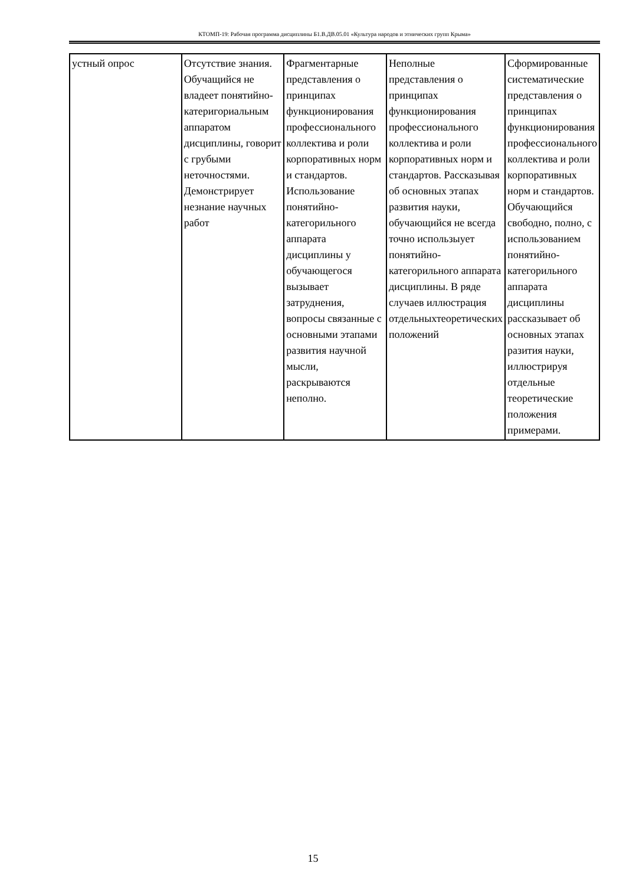КТОМП-19: Рабочая программа дисциплины Б1.В.ДВ.05.01 «Культура народов и этнических групп Крыма»
| устный опрос | Отсутствие знания. Обучащийся не владеет понятийно-катеригориальным аппаратом дисциплины, говорит с грубыми неточностями. Демонстрирует незнание научных работ | Фрагментарные представления о принципах функционирования профессионального коллектива и роли корпоративных норм и стандартов. Использование понятийно-категорильного аппарата дисциплины у обучающегося вызывает затруднения, вопросы связанные с основными этапами развития научной мысли, раскрываются неполно. | Неполные представления о принципах функционирования профессионального коллектива и роли корпоративных норм и стандартов. Рассказывая об основных этапах развития науки, обучающийся не всегда точно использыует понятийно-категорильного аппарата дисциплины. В ряде случаев иллюстрация отдельныхтеоретических положений | Сформированные систематические представления о принципах функционирования профессионального коллектива и роли корпоративных норм и стандартов. Обучающийся свободно, полно, с использованием понятийно-категорильного аппарата дисциплины рассказывает об основных этапах разития науки, иллюстрируя отдельные теоретические положения примерами. |
15